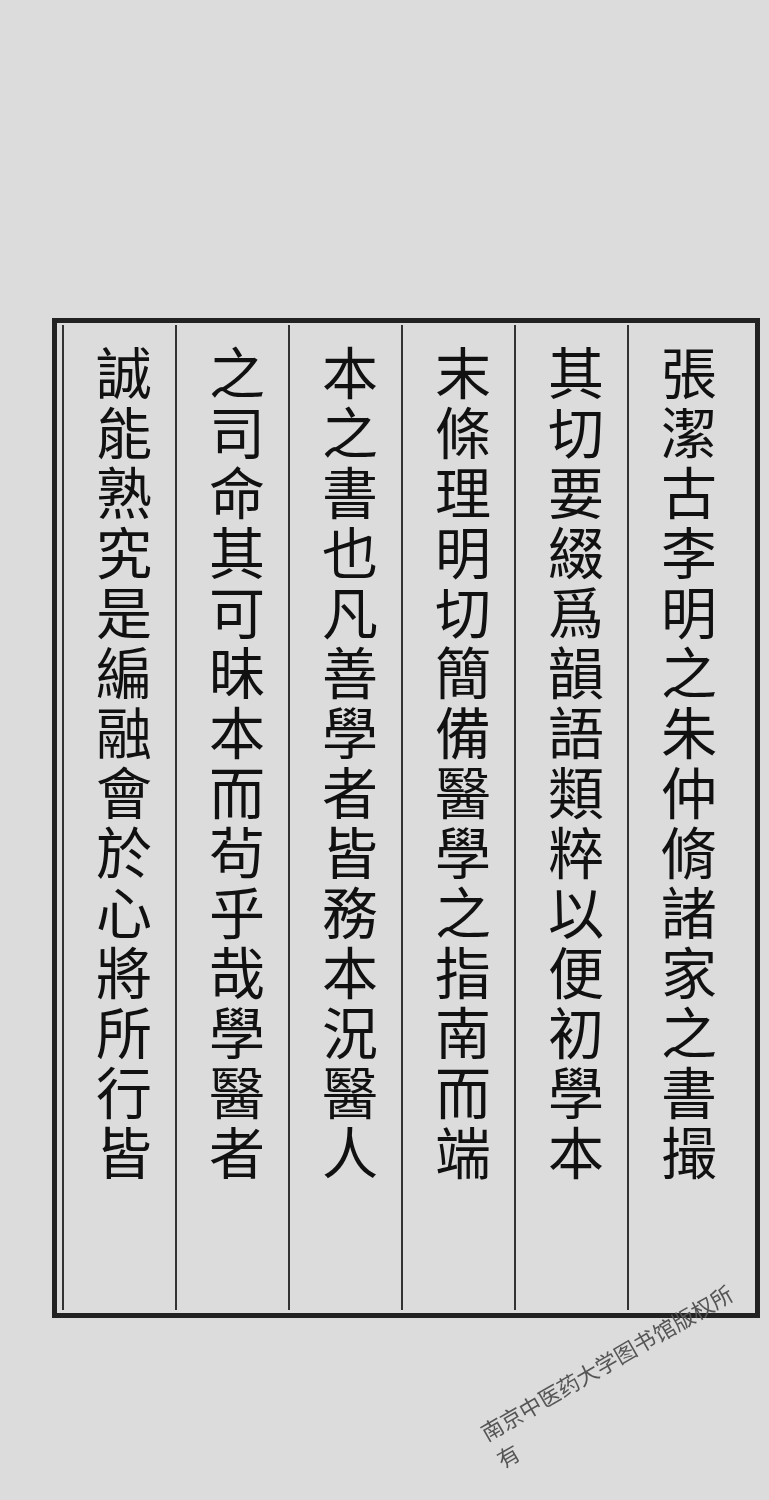張潔古李明之朱仲脩諸家之書撮
其切要綴爲韻語類粹以便初學本
末條理明切簡備醫學之指南而端
本之書也凡善學者皆務本況醫人
之司命其可昧本而茍乎哉學醫者
誠能熟究是編融會於心將所行皆
南京中医药大学图书馆版权所有